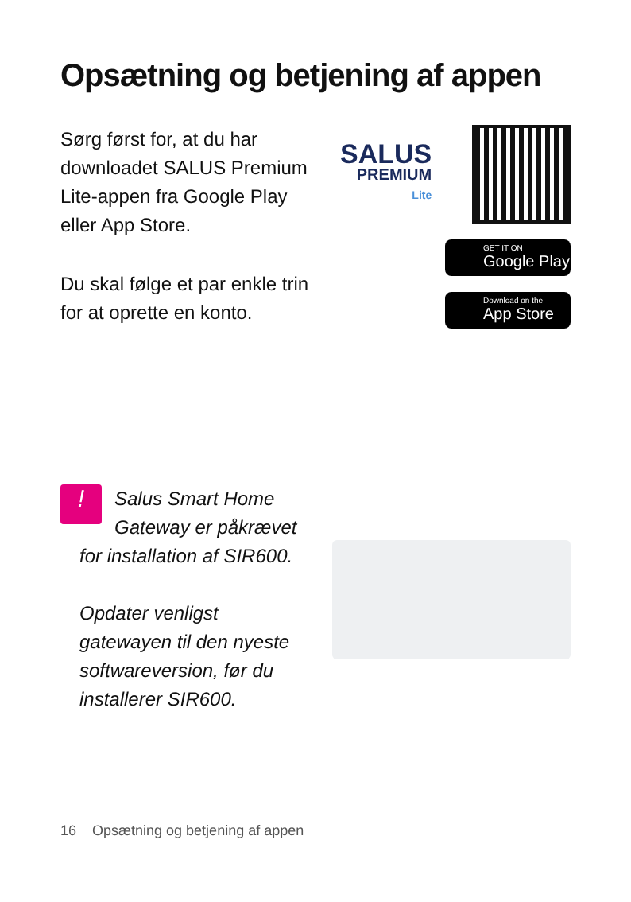Opsætning og betjening af appen
Sørg først for, at du har downloadet SALUS Premium Lite-appen fra Google Play eller App Store.
Du skal følge et par enkle trin for at oprette en konto.
SALUS
PREMIUM
Lite
GET IT ON
Google Play
Download on the
App Store
! Salus Smart Home Gateway er påkrævet for installation af SIR600.
Opdater venligst gatewayen til den nyeste softwareversion, før du installerer SIR600.
16 Opsætning og betjening af appen